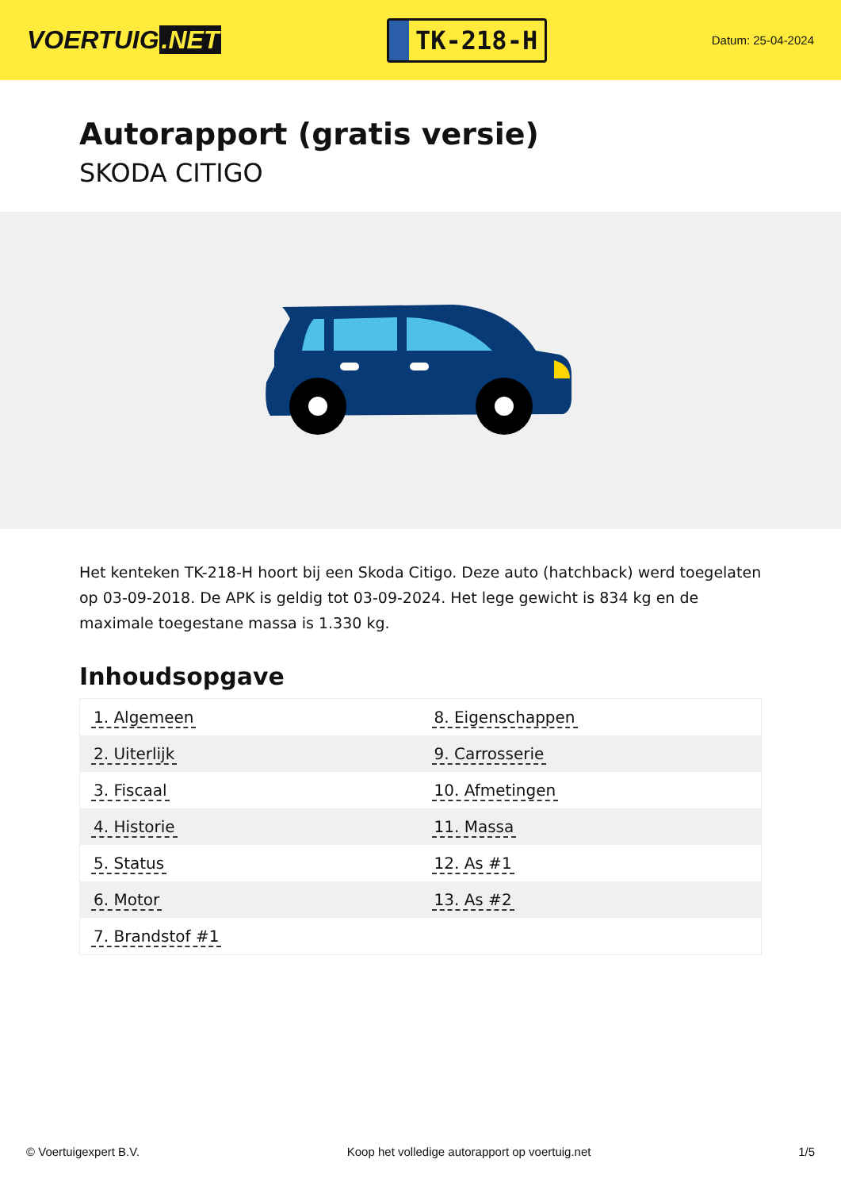VOERTUIG.NET
TK-218-H
Datum: 25-04-2024
Autorapport (gratis versie)
SKODA CITIGO
Het kenteken TK-218-H hoort bij een Skoda Citigo. Deze auto (hatchback) werd toegelaten op 03-09-2018. De APK is geldig tot 03-09-2024. Het lege gewicht is 834 kg en de maximale toegestane massa is 1.330 kg.
Inhoudsopgave
| 1. Algemeen | 8. Eigenschappen |
| 2. Uiterlijk | 9. Carrosserie |
| 3. Fiscaal | 10. Afmetingen |
| 4. Historie | 11. Massa |
| 5. Status | 12. As #1 |
| 6. Motor | 13. As #2 |
| 7. Brandstof #1 | |
© Voertuigexpert B.V. Koop het volledige autorapport op voertuig.net 1/5